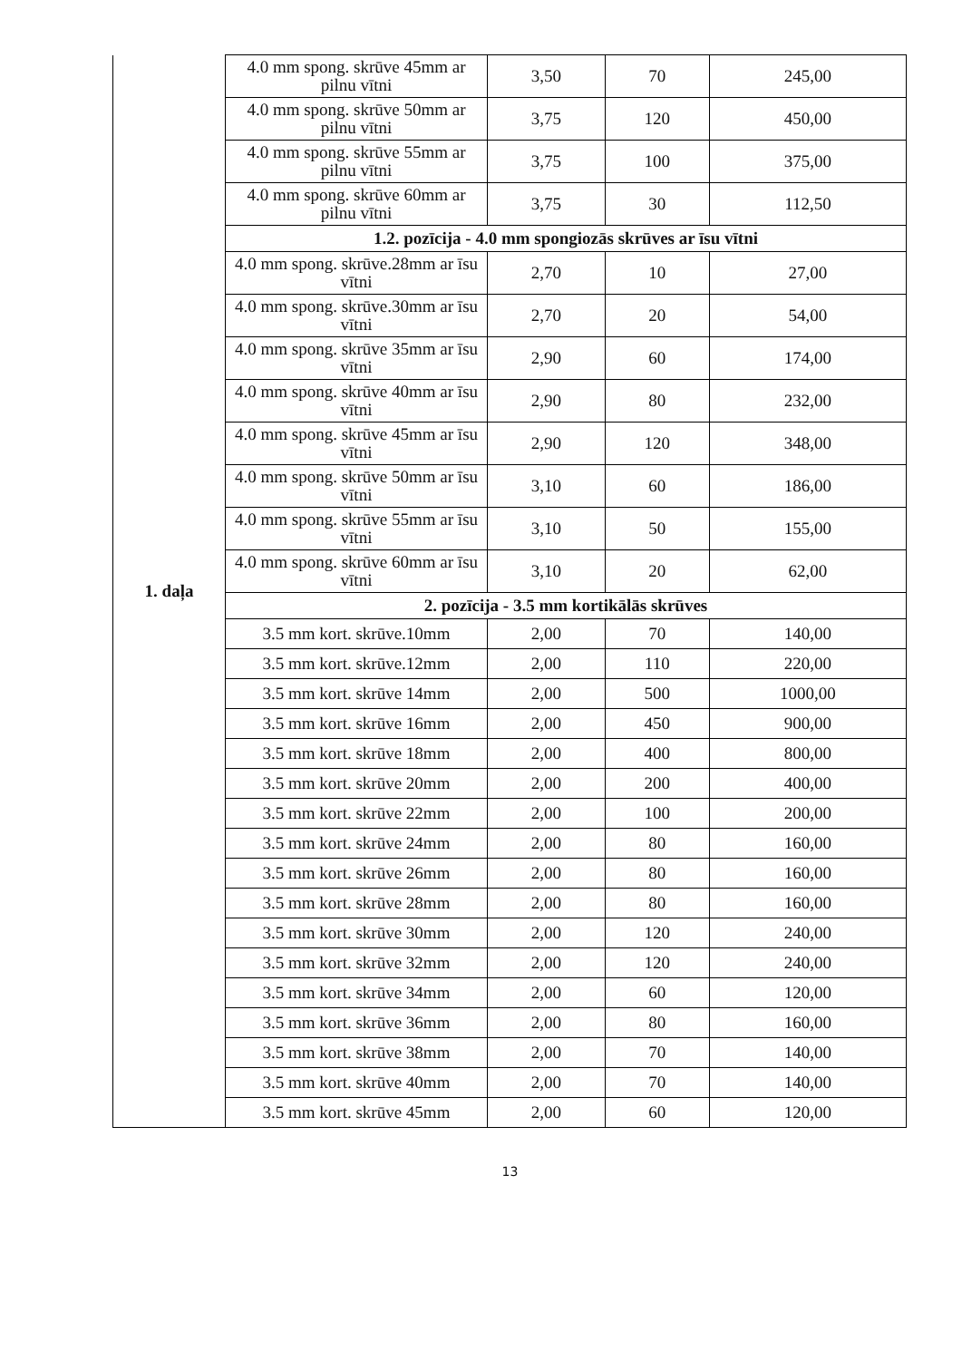| 1. daļa | 4.0 mm spong. skrūve 45mm ar pilnu vītni | 3,50 | 70 | 245,00 |
| | 4.0 mm spong. skrūve 50mm ar pilnu vītni | 3,75 | 120 | 450,00 |
| | 4.0 mm spong. skrūve 55mm ar pilnu vītni | 3,75 | 100 | 375,00 |
| | 4.0 mm spong. skrūve 60mm ar pilnu vītni | 3,75 | 30 | 112,50 |
| | 1.2. pozīcija - 4.0 mm spongiozās skrūves ar īsu vītni | | | |
| | 4.0 mm spong. skrūve.28mm ar īsu vītni | 2,70 | 10 | 27,00 |
| | 4.0 mm spong. skrūve.30mm ar īsu vītni | 2,70 | 20 | 54,00 |
| | 4.0 mm spong. skrūve 35mm ar īsu vītni | 2,90 | 60 | 174,00 |
| | 4.0 mm spong. skrūve 40mm ar īsu vītni | 2,90 | 80 | 232,00 |
| | 4.0 mm spong. skrūve 45mm ar īsu vītni | 2,90 | 120 | 348,00 |
| | 4.0 mm spong. skrūve 50mm ar īsu vītni | 3,10 | 60 | 186,00 |
| | 4.0 mm spong. skrūve 55mm ar īsu vītni | 3,10 | 50 | 155,00 |
| | 4.0 mm spong. skrūve 60mm ar īsu vītni | 3,10 | 20 | 62,00 |
| | 2. pozīcija - 3.5 mm kortikālās skrūves | | | |
| | 3.5 mm kort. skrūve.10mm | 2,00 | 70 | 140,00 |
| | 3.5 mm kort. skrūve.12mm | 2,00 | 110 | 220,00 |
| | 3.5 mm kort. skrūve 14mm | 2,00 | 500 | 1000,00 |
| | 3.5 mm kort. skrūve 16mm | 2,00 | 450 | 900,00 |
| | 3.5 mm kort. skrūve 18mm | 2,00 | 400 | 800,00 |
| | 3.5 mm kort. skrūve 20mm | 2,00 | 200 | 400,00 |
| | 3.5 mm kort. skrūve 22mm | 2,00 | 100 | 200,00 |
| | 3.5 mm kort. skrūve 24mm | 2,00 | 80 | 160,00 |
| | 3.5 mm kort. skrūve 26mm | 2,00 | 80 | 160,00 |
| | 3.5 mm kort. skrūve 28mm | 2,00 | 80 | 160,00 |
| | 3.5 mm kort. skrūve 30mm | 2,00 | 120 | 240,00 |
| | 3.5 mm kort. skrūve 32mm | 2,00 | 120 | 240,00 |
| | 3.5 mm kort. skrūve 34mm | 2,00 | 60 | 120,00 |
| | 3.5 mm kort. skrūve 36mm | 2,00 | 80 | 160,00 |
| | 3.5 mm kort. skrūve 38mm | 2,00 | 70 | 140,00 |
| | 3.5 mm kort. skrūve 40mm | 2,00 | 70 | 140,00 |
| | 3.5 mm kort. skrūve 45mm | 2,00 | 60 | 120,00 |
13